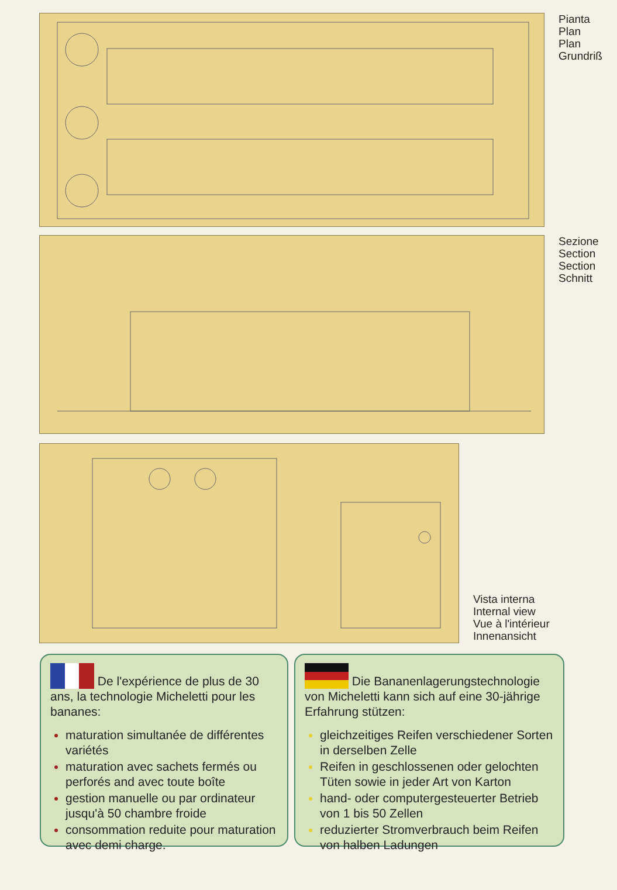Pianta
Plan
Plan
Grundriß
Sezione
Section
Section
Schnitt
Vista interna
Internal view
Vue à l'intérieur
Innenansicht
De l'expérience de plus de 30 ans, la technologie Micheletti pour les bananes:
maturation simultanée de différentes variétés
maturation avec sachets fermés ou perforés and avec toute boîte
gestion manuelle ou par ordinateur jusqu'à 50 chambre froide
consommation reduite pour maturation avec demi charge.
Die Bananenlagerungstechnologie von Micheletti kann sich auf eine 30-jährige Erfahrung stützen:
gleichzeitiges Reifen verschiedener Sorten in derselben Zelle
Reifen in geschlossenen oder gelochten Tüten sowie in jeder Art von Karton
hand- oder computergesteuerter Betrieb von 1 bis 50 Zellen
reduzierter Stromverbrauch beim Reifen von halben Ladungen